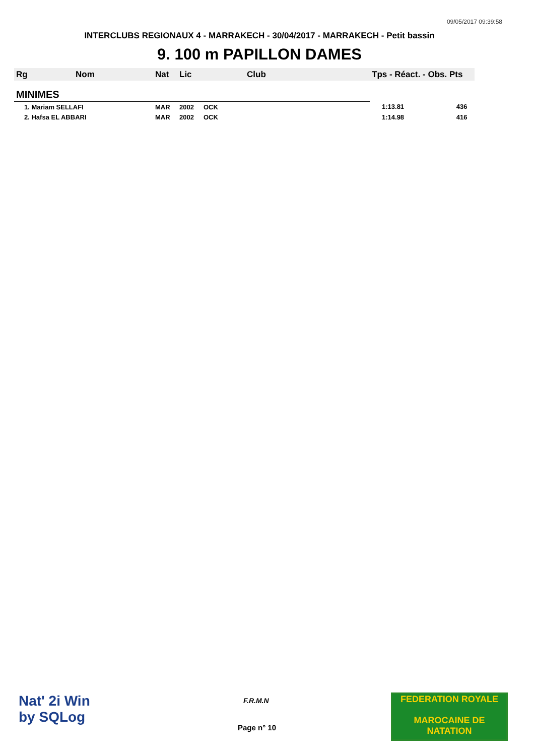09/05/2017 09:39:58
INTERCLUBS REGIONAUX 4 - MARRAKECH - 30/04/2017 - MARRAKECH - Petit bassin
9. 100 m PAPILLON DAMES
| Rg | Nom | Nat | Lic | Club | Tps - Réact. - Obs. Pts |
| --- | --- | --- | --- | --- | --- |
| MINIMES | | | | | |
| 1. Mariam SELLAFI | | MAR | 2002 | OCK | 1:13.81 436 |
| 2. Hafsa EL ABBARI | | MAR | 2002 | OCK | 1:14.98 416 |
Nat' 2i Win
by SQLog
F.R.M.N
Page n° 10
FEDERATION ROYALE
MAROCAINE DE NATATION